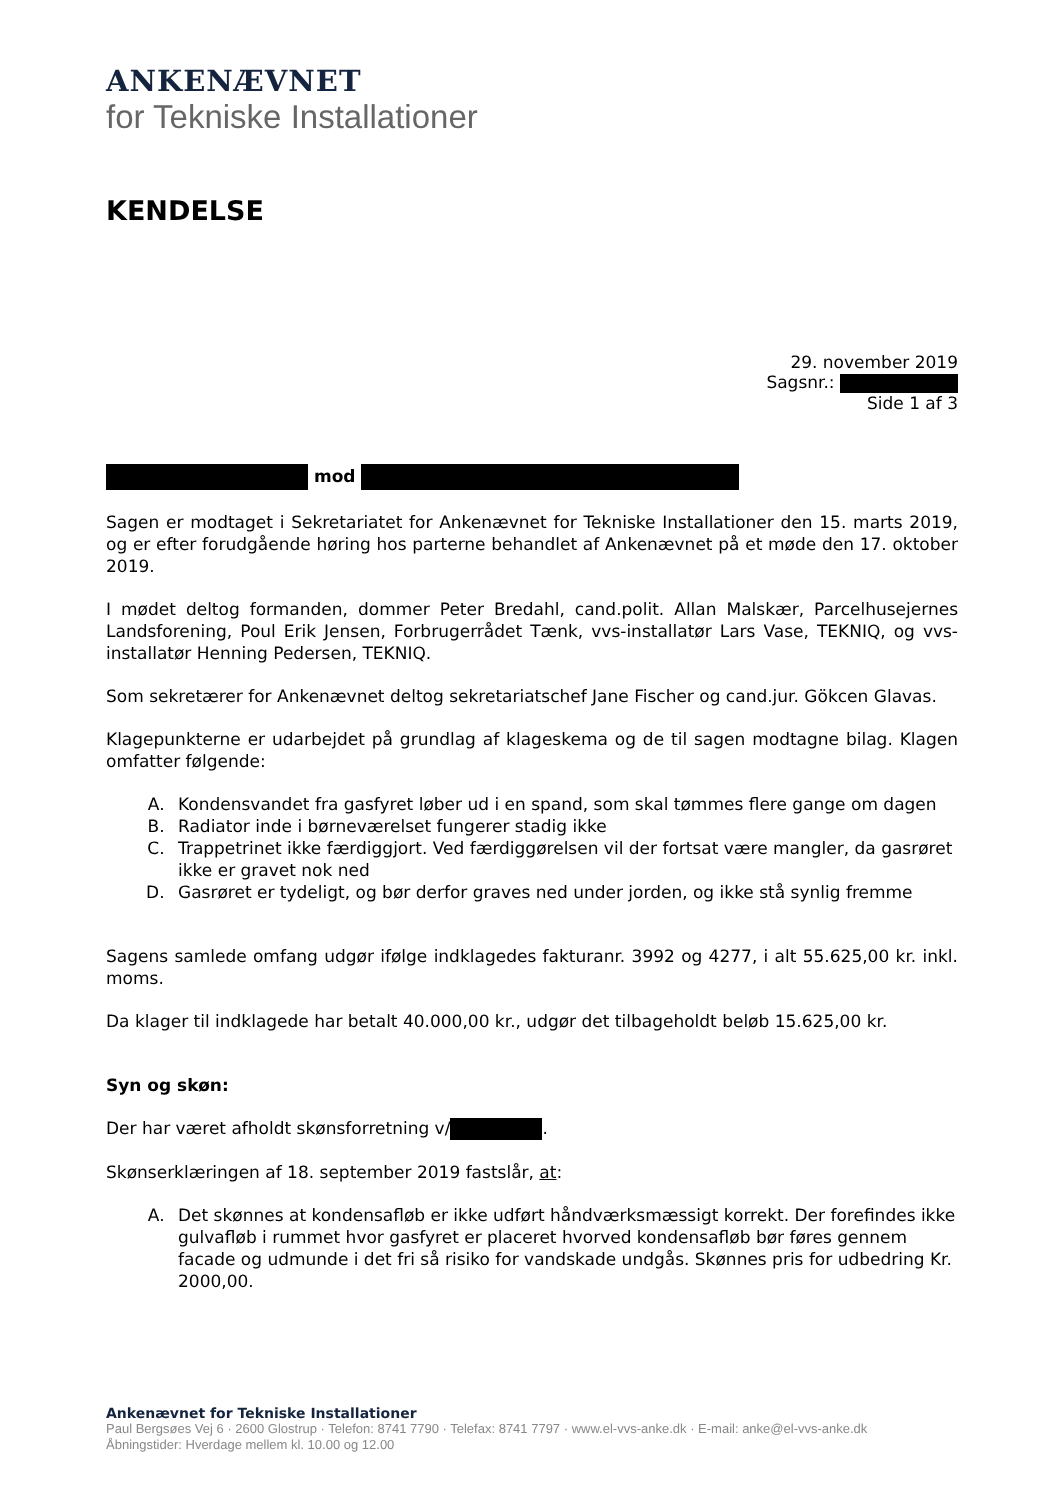ANKENÆVNET
for Tekniske Installationer
KENDELSE
29. november 2019
Sagsnr.:
Side 1 af 3
mod
Sagen er modtaget i Sekretariatet for Ankenævnet for Tekniske Installationer den 15. marts 2019, og er efter forudgående høring hos parterne behandlet af Ankenævnet på et møde den 17. oktober 2019.
I mødet deltog formanden, dommer Peter Bredahl, cand.polit. Allan Malskær, Parcelhusejernes Landsforening, Poul Erik Jensen, Forbrugerrådet Tænk, vvs-installatør Lars Vase, TEKNIQ, og vvs-installatør Henning Pedersen, TEKNIQ.
Som sekretærer for Ankenævnet deltog sekretariatschef Jane Fischer og cand.jur. Gökcen Glavas.
Klagepunkterne er udarbejdet på grundlag af klageskema og de til sagen modtagne bilag. Klagen omfatter følgende:
A. Kondensvandet fra gasfyret løber ud i en spand, som skal tømmes flere gange om dagen
B. Radiator inde i børneværelset fungerer stadig ikke
C. Trappetrinet ikke færdiggjort. Ved færdiggørelsen vil der fortsat være mangler, da gasrøret ikke er gravet nok ned
D. Gasrøret er tydeligt, og bør derfor graves ned under jorden, og ikke stå synlig fremme
Sagens samlede omfang udgør ifølge indklagedes fakturanr. 3992 og 4277, i alt 55.625,00 kr. inkl. moms.
Da klager til indklagede har betalt 40.000,00 kr., udgør det tilbageholdt beløb 15.625,00 kr.
Syn og skøn:
Der har været afholdt skønsforretning v/ .
Skønserklæringen af 18. september 2019 fastslår, at:
A. Det skønnes at kondensafløb er ikke udført håndværksmæssigt korrekt. Der forefindes ikke gulvafløb i rummet hvor gasfyret er placeret hvorved kondensafløb bør føres gennem facade og udmunde i det fri så risiko for vandskade undgås. Skønnes pris for udbedring Kr. 2000,00.
Ankenævnet for Tekniske Installationer
Paul Bergsøes Vej 6 · 2600 Glostrup · Telefon: 8741 7790 · Telefax: 8741 7797 · www.el-vvs-anke.dk · E-mail: anke@el-vvs-anke.dk
Åbningstider: Hverdage mellem kl. 10.00 og 12.00